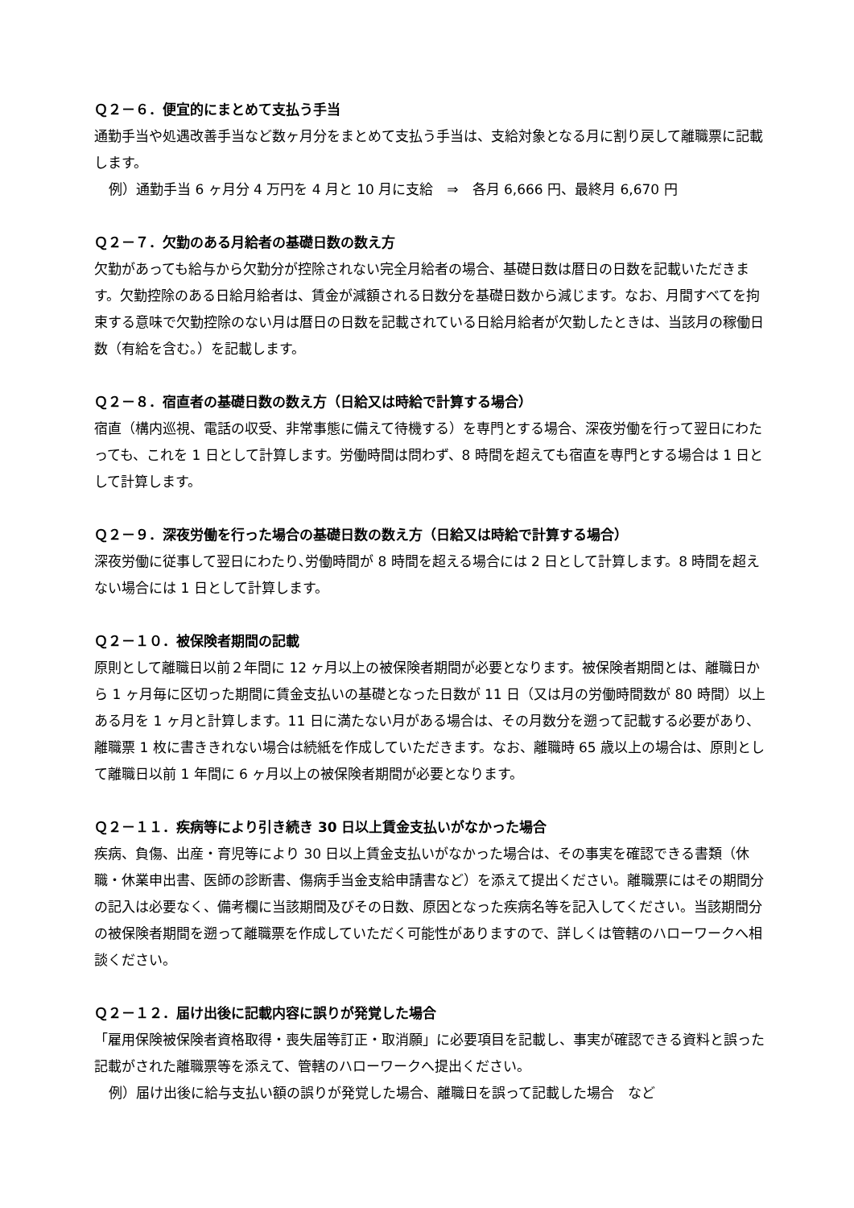Ｑ２－６．便宜的にまとめて支払う手当
通勤手当や処遇改善手当など数ヶ月分をまとめて支払う手当は、支給対象となる月に割り戻して離職票に記載します。
例）通勤手当 6 ヶ月分 4 万円を 4 月と 10 月に支給　⇒　各月 6,666 円、最終月 6,670 円
Ｑ２－７．欠勤のある月給者の基礎日数の数え方
欠勤があっても給与から欠勤分が控除されない完全月給者の場合、基礎日数は暦日の日数を記載いただきます。欠勤控除のある日給月給者は、賃金が減額される日数分を基礎日数から減じます。なお、月間すべてを拘束する意味で欠勤控除のない月は暦日の日数を記載されている日給月給者が欠勤したときは、当該月の稼働日数（有給を含む。）を記載します。
Ｑ２－８．宿直者の基礎日数の数え方（日給又は時給で計算する場合）
宿直（構内巡視、電話の収受、非常事態に備えて待機する）を専門とする場合、深夜労働を行って翌日にわたっても、これを 1 日として計算します。労働時間は問わず、8 時間を超えても宿直を専門とする場合は 1 日として計算します。
Ｑ２－９．深夜労働を行った場合の基礎日数の数え方（日給又は時給で計算する場合）
深夜労働に従事して翌日にわたり､労働時間が 8 時間を超える場合には 2 日として計算します。8 時間を超えない場合には 1 日として計算します。
Ｑ２－１０．被保険者期間の記載
原則として離職日以前２年間に 12 ヶ月以上の被保険者期間が必要となります。被保険者期間とは、離職日から 1 ヶ月毎に区切った期間に賃金支払いの基礎となった日数が 11 日（又は月の労働時間数が 80 時間）以上ある月を 1 ヶ月と計算します。11 日に満たない月がある場合は、その月数分を遡って記載する必要があり、離職票 1 枚に書ききれない場合は続紙を作成していただきます。なお、離職時 65 歳以上の場合は、原則として離職日以前 1 年間に 6 ヶ月以上の被保険者期間が必要となります。
Ｑ２－１１．疾病等により引き続き 30 日以上賃金支払いがなかった場合
疾病、負傷、出産・育児等により 30 日以上賃金支払いがなかった場合は、その事実を確認できる書類（休職・休業申出書、医師の診断書、傷病手当金支給申請書など）を添えて提出ください。離職票にはその期間分の記入は必要なく、備考欄に当該期間及びその日数、原因となった疾病名等を記入してください。当該期間分の被保険者期間を遡って離職票を作成していただく可能性がありますので、詳しくは管轄のハローワークへ相談ください。
Ｑ２－１２．届け出後に記載内容に誤りが発覚した場合
「雇用保険被保険者資格取得・喪失届等訂正・取消願」に必要項目を記載し、事実が確認できる資料と誤った記載がされた離職票等を添えて、管轄のハローワークへ提出ください。
例）届け出後に給与支払い額の誤りが発覚した場合、離職日を誤って記載した場合　など